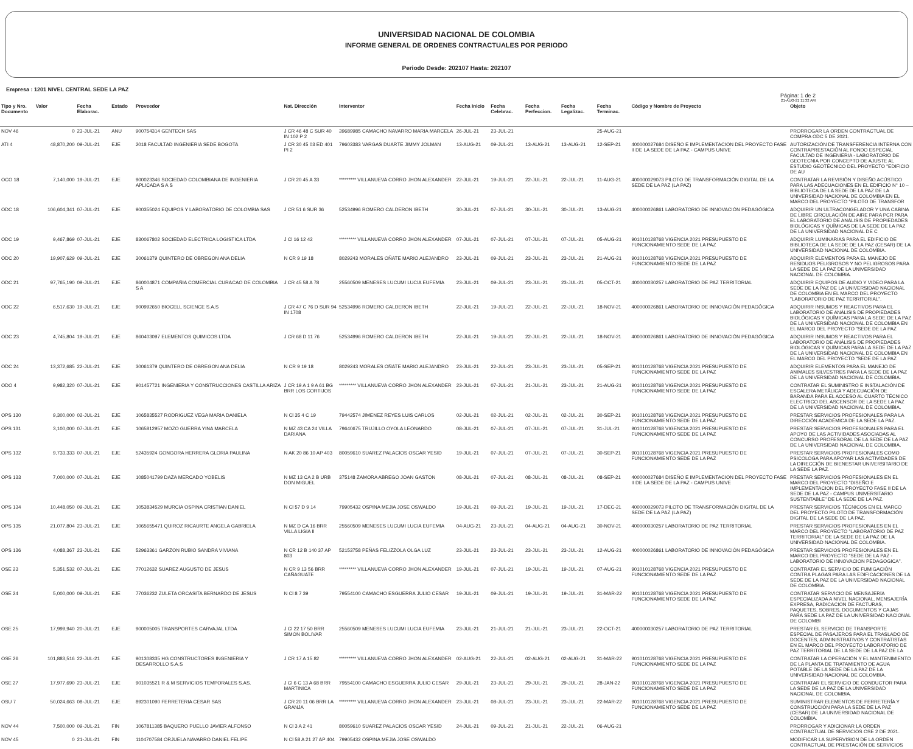UNIVERSIDAD NACIONAL DE COLOMBIA
INFORME GENERAL DE ORDENES CONTRACTUALES POR PERIODO
Periodo Desde: 202107 Hasta: 202107
Empresa : 1201 NIVEL CENTRAL SEDE LA PAZ
Página: 1 de 2
21-AUG-21 11:32 AM
| Tipo y Nro. Documento | Valor | Fecha Elaborac. | Estado | Proveedor | Nat. Dirección | Interventor | Fecha Inicio | Fecha Celebrac. | Fecha Perfeccion. | Fecha Legalizac. | Fecha Terminac. | Còdigo y Nombre de Proyecto | Objeto |
| --- | --- | --- | --- | --- | --- | --- | --- | --- | --- | --- | --- | --- | --- |
| NOV 46 | 0 | 23-JUL-21 | ANU | 900754314 GENTECH SAS | J CR 46 48 C SUR 40 IN 102 P 2 | 39689985 CAMACHO NAVARRO MARIA MARCELA | 26-JUL-21 | 23-JUL-21 | | | 25-AUG-21 | | PRORROGAR LA ORDEN CONTRACTUAL DE COMPRA ODC 5 DE 2021. |
| ATI 4 | 48,870,200 | 09-JUL-21 | EJE | 2018 FACULTAD INGENIERIA SEDE BOGOTA | J CR 30 45 03 ED 401 PI 2 | 79603383 VARGAS DUARTE JIMMY JOLMAN | 13-AUG-21 | 09-JUL-21 | 13-AUG-21 | 13-AUG-21 | 12-SEP-21 | 400000027684 DISEÑO E IMPLEMENTACION DEL PROYECTO FASE II DE LA SEDE DE LA PAZ - CAMPUS UNIVE | AUTORIZACIÓN DE TRANSFERENCIA INTERNA CON CONTRAPRESTACIÓN AL FONDO ESPECIAL FACULTAD DE INGENIERIA - LABORATORIO DE GEOTECNIA POR CONCEPTO DE AJUSTE AL ESTUDIO GEOTÉCNICO DEL PROYECTO "EDIFICIO DE AU |
| OCO 18 | 7,140,000 | 19-JUL-21 | EJE | 900023346 SOCIEDAD COLOMBIANA DE INGENIERIA APLICADA S A S | J CR 20 45 A 33 | ********* VILLANUEVA CORRO JHON ALEXANDER | 22-JUL-21 | 19-JUL-21 | 22-JUL-21 | 22-JUL-21 | 11-AUG-21 | 400000029073 PILOTO DE TRANSFORMACIÓN DIGITAL DE LA SEDE DE LA PAZ (LA PAZ) | CONTRATAR LA REVISIÓN Y DISEÑO ACÚSTICO PARA LAS ADECUACIONES EN EL EDIFICIO N° 10 – BIBLIOTECA DE LA SEDE DE LA PAZ DE LA UNIVERSIDAD NACIONAL DE COLOMBIA EN EL MARCO DEL PROYECTO "PILOTO DE TRANSFOR |
| ODC 18 | 106,604,341 | 07-JUL-21 | EJE | 900355024 EQUIPOS Y LABORATORIO DE COLOMBIA SAS | J CR 51 6 SUR 36 | 52534996 ROMERO CALDERON IBETH | 30-JUL-21 | 07-JUL-21 | 30-JUL-21 | 30-JUL-21 | 13-AUG-21 | 400000026861 LABORATORIO DE INNOVACIÓN PEDAGÓGICA | ADQUIRIR UN ULTRACONGELADOR Y UNA CABINA DE LIBRE CIRCULACIÓN DE AIRE PARA PCR PARA EL LABORATORIO DE ANÁLISIS DE PROPIEDADES BIOLÓGICAS Y QUÍMICAS DE LA SEDE DE LA PAZ DE LA UNIVERSIDAD NACIONAL DE C |
| ODC 19 | 9,467,869 | 07-JUL-21 | EJE | 830067802 SOCIEDAD ELECTRICA LOGISTICA LTDA | J Cl 16 12 42 | ********* VILLANUEVA CORRO JHON ALEXANDER | 07-JUL-21 | 07-JUL-21 | 07-JUL-21 | 07-JUL-21 | 05-AUG-21 | 901010128768 VIGENCIA 2021 PRESUPUESTO DE FUNCIONAMIENTO SEDE DE LA PAZ | ADQUIRIR LUMINARIAS PARA EL EDIFICIO DE BIBLIOTECA DE LA SEDE DE LA PAZ (CESAR) DE LA UNIVERSIDAD NACIONAL DE COLOMBIA. |
| ODC 20 | 19,907,629 | 09-JUL-21 | EJE | 30061379 QUINTERO DE OBREGON ANA DELIA | N CR 9 19 18 | 8029243 MORALES OÑATE MARIO ALEJANDRO | 23-JUL-21 | 09-JUL-21 | 23-JUL-21 | 23-JUL-21 | 21-AUG-21 | 901010128768 VIGENCIA 2021 PRESUPUESTO DE FUNCIONAMIENTO SEDE DE LA PAZ | ADQUIRIR ELEMENTOS PARA EL MANEJO DE RESIDUOS PELIGROSOS Y NO PELIGROSOS PARA LA SEDE DE LA PAZ DE LA UNIVERSIDAD NACIONAL DE COLOMBIA. |
| ODC 21 | 97,765,190 | 09-JUL-21 | EJE | 860004871 COMPAÑIA COMERCIAL CURACAO DE COLOMBIA S A | J CR 45 58 A 78 | 25560509 MENESES LUCUMI LUCIA EUFEMIA | 23-JUL-21 | 09-JUL-21 | 23-JUL-21 | 23-JUL-21 | 05-OCT-21 | 400000030257 LABORATORIO DE PAZ TERRITORIAL | ADQUIRIR EQUIPOS DE AUDIO Y VIDEO PARA LA SEDE DE LA PAZ DE LA UNIVERSIDAD NACIONAL DE COLOMBIA EN EL MARCO DEL PROYECTO "LABORATORIO DE PAZ TERRITORIAL". |
| ODC 22 | 6,517,630 | 19-JUL-21 | EJE | 900992650 BIOCELL SCIENCE S.A.S | J CR 47 C 76 D SUR 94 IN 1708 | 52534996 ROMERO CALDERON IBETH | 22-JUL-21 | 19-JUL-21 | 22-JUL-21 | 22-JUL-21 | 18-NOV-21 | 400000026861 LABORATORIO DE INNOVACIÓN PEDAGÓGICA | ADQUIRIR INSUMOS Y REACTIVOS PARA EL LABORATORIO DE ANÁLISIS DE PROPIEDADES BIOLÓGICAS Y QUÍMICAS PARA LA SEDE DE LA PAZ DE LA UNIVERSIDAD NACIONAL DE COLOMBIA EN EL MARCO DEL PROYECTO "SEDE DE LA PAZ |
| ODC 23 | 4,745,804 | 19-JUL-21 | EJE | 860403097 ELEMENTOS QUIMICOS LTDA | J CR 68 D 11 76 | 52534996 ROMERO CALDERON IBETH | 22-JUL-21 | 19-JUL-21 | 22-JUL-21 | 22-JUL-21 | 18-NOV-21 | 400000026861 LABORATORIO DE INNOVACIÓN PEDAGÓGICA | ADQUIRIR INSUMOS Y REACTIVOS PARA EL LABORATORIO DE ANÁLISIS DE PROPIEDADES BIOLÓGICAS Y QUÍMICAS PARA LA SEDE DE LA PAZ DE LA UNIVERSIDAD NACIONAL DE COLOMBIA EN EL MARCO DEL PROYECTO "SEDE DE LA PAZ |
| ODC 24 | 13,372,685 | 22-JUL-21 | EJE | 30061379 QUINTERO DE OBREGON ANA DELIA | N CR 9 19 18 | 8029243 MORALES OÑATE MARIO ALEJANDRO | 23-JUL-21 | 22-JUL-21 | 23-JUL-21 | 23-JUL-21 | 05-SEP-21 | 901010128768 VIGENCIA 2021 PRESUPUESTO DE FUNCIONAMIENTO SEDE DE LA PAZ | ADQUIRIR ELEMENTOS PARA EL MANEJO DE ANIMALES SILVESTRES PARA LA SEDE DE LA PAZ DE LA UNIVERSIDAD NACIONAL DE COLOMBIA. |
| ODO 4 | 9,982,320 | 07-JUL-21 | EJE | 901457721 INGENIERIA Y CONSTRUCCIONES CASTILLA ARIZA | J CR 19 A 1 9 A 61 BG BRR LOS CORTIJOS | ********* VILLANUEVA CORRO JHON ALEXANDER | 23-JUL-21 | 07-JUL-21 | 21-JUL-21 | 23-JUL-21 | 21-AUG-21 | 901010128768 VIGENCIA 2021 PRESUPUESTO DE FUNCIONAMIENTO SEDE DE LA PAZ | CONTRATAR EL SUMINISTRO E INSTALACIÓN DE ESCALERA METÁLICA Y ADECUACIÓN DE BARANDA PARA EL ACCESO AL CUARTO TÉCNICO ELECTRICO DEL ASCENSOR DE LA SEDE LA PAZ DE LA UNIVERSIDAD NACIONAL DE COLOMBIA. |
| OPS 130 | 9,300,000 | 02-JUL-21 | EJE | 1065835527 RODRIGUEZ VEGA MARIA DANIELA | N Cl 35 4 C 19 | 79442574 JIMENEZ REYES LUIS CARLOS | 02-JUL-21 | 02-JUL-21 | 02-JUL-21 | 02-JUL-21 | 30-SEP-21 | 901010128768 VIGENCIA 2021 PRESUPUESTO DE FUNCIONAMIENTO SEDE DE LA PAZ | PRESTAR SERVICIOS PROFESIONALES PARA LA DIRECCIÓN ACADÉMICA DE LA SEDE LA PAZ. |
| OPS 131 | 3,100,000 | 07-JUL-21 | EJE | 1065812957 MOZO GUERRA YINA MARCELA | N MZ 43 CA 24 VILLA DARIANA | 79640675 TRUJILLO OYOLA LEONARDO | 08-JUL-21 | 07-JUL-21 | 07-JUL-21 | 07-JUL-21 | 31-JUL-21 | 901010128768 VIGENCIA 2021 PRESUPUESTO DE FUNCIONAMIENTO SEDE DE LA PAZ | PRESTAR SERVICIOS PROFESIONALES PARA EL APOYO DE LAS ACTIVIDADES ASOCIADAS AL CONCURSO PROFESORAL DE LA SEDE DE LA PAZ DE LA UNIVERSIDAD NACIONAL DE COLOMBIA. |
| OPS 132 | 9,733,333 | 07-JUL-21 | EJE | 52435924 GONGORA HERRERA GLORIA PAULINA | N AK 20 86 10 AP 403 | 80059610 SUAREZ PALACIOS OSCAR YESID | 19-JUL-21 | 07-JUL-21 | 07-JUL-21 | 07-JUL-21 | 30-SEP-21 | 901010128768 VIGENCIA 2021 PRESUPUESTO DE FUNCIONAMIENTO SEDE DE LA PAZ | PRESTAR SERVICIOS PROFESIONALES COMO PSICOLOGA PARA APOYAR LAS ACTIVIDADES DE LA DIRECCIÓN DE BIENESTAR UNIVERSITARIO DE LA SEDE LA PAZ. |
| OPS 133 | 7,000,000 | 07-JUL-21 | EJE | 1085041799 DAZA MERCADO YOBELIS | N MZ 13 CA 2 B URB DON MIGUEL | 375148 ZAMORA ABREGO JOAN GASTON | 08-JUL-21 | 07-JUL-21 | 08-JUL-21 | 08-JUL-21 | 08-SEP-21 | 400000027684 DISEÑO E IMPLEMENTACION DEL PROYECTO FASE II DE LA SEDE DE LA PAZ - CAMPUS UNIVE | PRESTAR SERVICIOS PROFESIONALES EN EL MARCO DEL PROYECTO "DISEÑO E IMPLEMENTACION DEL PROYECTO FASE II DE LA SEDE DE LA PAZ - CAMPUS UNIVERSITARIO SUSTENTABLE" DE LA SEDE DE LA PAZ. |
| OPS 134 | 10,448,050 | 09-JUL-21 | EJE | 1053834529 MURCIA OSPINA CRISTIAN DANIEL | N Cl 57 D 9 14 | 79905432 OSPINA MEJIA JOSE OSWALDO | 19-JUL-21 | 09-JUL-21 | 19-JUL-21 | 19-JUL-21 | 17-DEC-21 | 400000029073 PILOTO DE TRANSFORMACIÓN DIGITAL DE LA SEDE DE LA PAZ (LA PAZ) | PRESTAR SERVICIOS TÉCNICOS EN EL MARCO DEL PROYECTO PILOTO DE TRANSFORMACIÓN DIGITAL DE LA SEDE DE LA PAZ. |
| OPS 135 | 21,077,804 | 23-JUL-21 | EJE | 1065655471 QUIROZ RICAURTE ANGELA GABRIELA | N MZ D CA 16 BRR VILLA LIGIA II | 25560509 MENESES LUCUMI LUCIA EUFEMIA | 04-AUG-21 | 23-JUL-21 | 04-AUG-21 | 04-AUG-21 | 30-NOV-21 | 400000030257 LABORATORIO DE PAZ TERRITORIAL | PRESTAR SERVICIOS PROFESIONALES EN EL MARCO DEL PROYECTO "LABORATORIO DE PAZ TERRITORIAL" DE LA SEDE DE LA PAZ DE LA UNIVERSIDAD NACIONAL DE COLOMBIA. |
| OPS 136 | 4,088,367 | 23-JUL-21 | EJE | 52963361 GARZON RUBIO SANDRA VIVIANA | N CR 12 B 140 37 AP 803 | 52153758 PEÑAS FELIZZOLA OLGA LUZ | 23-JUL-21 | 23-JUL-21 | 23-JUL-21 | 23-JUL-21 | 12-AUG-21 | 400000026861 LABORATORIO DE INNOVACIÓN PEDAGÓGICA | PRESTAR SERVICIOS PROFESIONALES EN EL MARCO DEL PROYECTO "SEDE DE LA PAZ - LABORATORIO DE INNOVACION PEDAGOGICA". |
| OSE 23 | 5,351,532 | 07-JUL-21 | EJE | 77012632 SUAREZ AUGUSTO DE JESUS | N CR 9 13 56 BRR CAÑAGUATE | ********* VILLANUEVA CORRO JHON ALEXANDER | 19-JUL-21 | 07-JUL-21 | 19-JUL-21 | 19-JUL-21 | 07-AUG-21 | 901010128768 VIGENCIA 2021 PRESUPUESTO DE FUNCIONAMIENTO SEDE DE LA PAZ | CONTRATAR EL SERVICIO DE FUMIGACIÓN CONTRA PLAGAS PARA LAS EDIFICACIONES DE LA SEDE DE LA PAZ DE LA UNIVERSIDAD NACIONAL DE COLOMBIA. |
| OSE 24 | 5,000,000 | 09-JUL-21 | EJE | 77036232 ZULETA ORCASITA BERNARDO DE JESUS | N Cl 8 7 39 | 79554100 CAMACHO ESGUERRA JULIO CESAR | 19-JUL-21 | 09-JUL-21 | 19-JUL-21 | 19-JUL-21 | 31-MAR-22 | 901010128768 VIGENCIA 2021 PRESUPUESTO DE FUNCIONAMIENTO SEDE DE LA PAZ | CONTRATAR SERVICIO DE MENSAJERÍA ESPECIALIZADA A NIVEL NACIONAL, MENSAJERÍA EXPRESA, RADICACION DE FACTURAS, PAQUETES, SOBRES, DOCUMENTOS Y CAJAS PARA SEDE LA PAZ DE LA UNIVERSIDAD NACIONAL DE COLOMBI |
| OSE 25 | 17,999,940 | 20-JUL-21 | EJE | 900005005 TRANSPORTES CARVAJAL LTDA | J Cl 22 17 50 BRR SIMON BOLIVAR | 25560509 MENESES LUCUMI LUCIA EUFEMIA | 23-JUL-21 | 21-JUL-21 | 21-JUL-21 | 23-JUL-21 | 22-OCT-21 | 400000030257 LABORATORIO DE PAZ TERRITORIAL | PRESTAR EL SERVICIO DE TRANSPORTE ESPECIAL DE PASAJEROS PARA EL TRASLADO DE DOCENTES, ADMINISTRATIVOS Y CONTRATISTAS EN EL MARCO DEL PROYECTO LABORATORIO DE PAZ TERRITORIAL DE LA SEDE DE LA PAZ DE LA |
| OSE 26 | 101,883,516 | 22-JUL-21 | EJE | 901308335 HG CONSTRUCTORES INGENIERIA Y DESARROLLO S.A.S | J CR 17 A 15 82 | ********* VILLANUEVA CORRO JHON ALEXANDER | 02-AUG-21 | 22-JUL-21 | 02-AUG-21 | 02-AUG-21 | 31-MAR-22 | 901010128768 VIGENCIA 2021 PRESUPUESTO DE FUNCIONAMIENTO SEDE DE LA PAZ | CONTRATAR LA OPERACIÓN Y EL MANTENIMIENTO DE LA PLANTA DE TRATAMIENTO DE AGUA POTABLE DE LA SEDE DE LA PAZ DE LA UNIVERSIDAD NACIONAL DE COLOMBIA. |
| OSE 27 | 17,977,690 | 23-JUL-21 | EJE | 901035521 R & M SERVICIOS TEMPORALES S.AS. | J Cl 6 C 13 A 68 BRR MARTINICA | 79554100 CAMACHO ESGUERRA JULIO CESAR | 29-JUL-21 | 23-JUL-21 | 29-JUL-21 | 29-JUL-21 | 28-JAN-22 | 901010128768 VIGENCIA 2021 PRESUPUESTO DE FUNCIONAMIENTO SEDE DE LA PAZ | CONTRATAR EL SERVICIO DE CONDUCTOR PARA LA SEDE DE LA PAZ DE LA UNIVERSIDAD NACIONAL DE COLOMBIA. |
| OSU 7 | 50,024,663 | 08-JUL-21 | EJE | 892301090 FERRETERIA CESAR SAS | J CR 20 11 06 BRR LA GRANJA | ********* VILLANUEVA CORRO JHON ALEXANDER | 23-JUL-21 | 08-JUL-21 | 23-JUL-21 | 23-JUL-21 | 22-MAR-22 | 901010128768 VIGENCIA 2021 PRESUPUESTO DE FUNCIONAMIENTO SEDE DE LA PAZ | SUMINISTRAR ELEMENTOS DE FERRETERÍA Y CONSTRUCCIÓN PARA LA SEDE DE LA PAZ (CESAR) DE LA UNIVERSIDAD NACIONAL DE COLOMBIA. |
| NOV 44 | 7,500,000 | 09-JUL-21 | FIN | 1067811385 BAQUERO PUELLO JAVIER ALFONSO | N Cl 3 A 2 41 | 80059610 SUAREZ PALACIOS OSCAR YESID | 24-JUL-21 | 09-JUL-21 | 21-JUL-21 | 22-JUL-21 | 06-AUG-21 | | PRORROGAR Y ADICIONAR LA ORDEN CONTRACTUAL DE SERVICIOS OSE 2 DE 2021. |
| NOV 45 | 0 | 21-JUL-21 | FIN | 1104707584 ORJUELA NAVARRO DANIEL FELIPE | N Cl 58 A 21 27 AP 404 | 79905432 OSPINA MEJIA JOSE OSWALDO | | | | | | | MODIFICAR LA SUPERVISION DE LA ORDEN CONTRACTUAL DE PRESTACIÓN DE SERVICIOS |